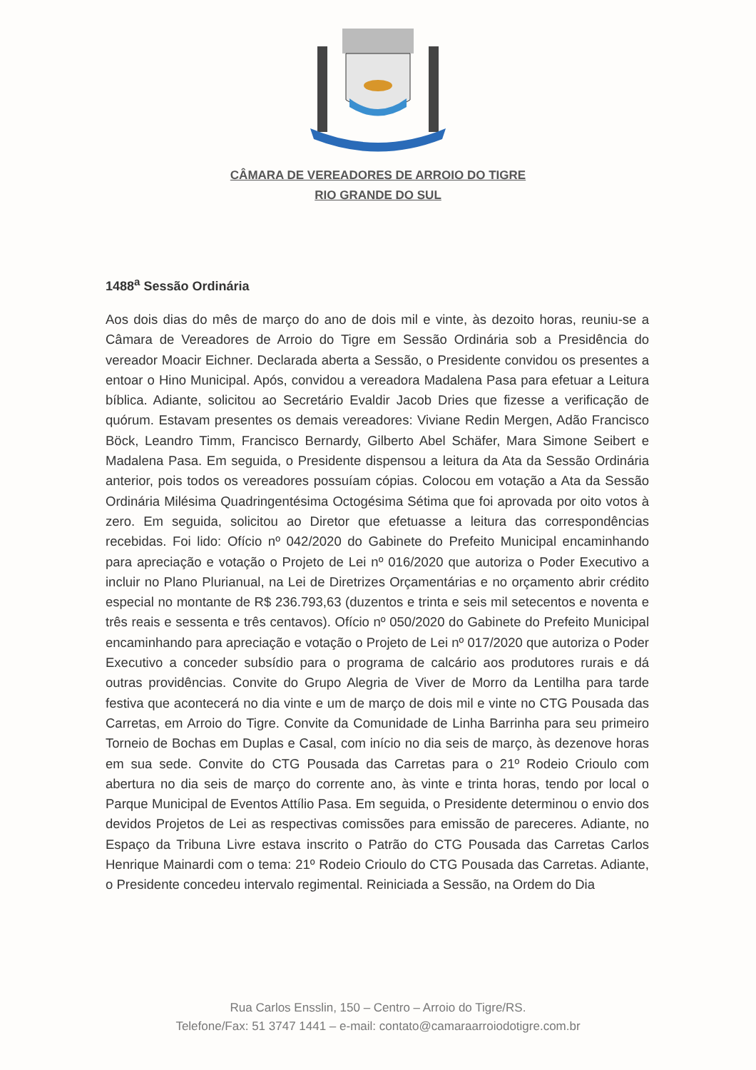CÂMARA DE VEREADORES DE ARROIO DO TIGRE
RIO GRANDE DO SUL
1488<sup>a</sup> Sessão Ordinária
Aos dois dias do mês de março do ano de dois mil e vinte, às dezoito horas, reuniu-se a Câmara de Vereadores de Arroio do Tigre em Sessão Ordinária sob a Presidência do vereador Moacir Eichner. Declarada aberta a Sessão, o Presidente convidou os presentes a entoar o Hino Municipal. Após, convidou a vereadora Madalena Pasa para efetuar a Leitura bíblica. Adiante, solicitou ao Secretário Evaldir Jacob Dries que fizesse a verificação de quórum. Estavam presentes os demais vereadores: Viviane Redin Mergen, Adão Francisco Böck, Leandro Timm, Francisco Bernardy, Gilberto Abel Schäfer, Mara Simone Seibert e Madalena Pasa. Em seguida, o Presidente dispensou a leitura da Ata da Sessão Ordinária anterior, pois todos os vereadores possuíam cópias. Colocou em votação a Ata da Sessão Ordinária Milésima Quadringentésima Octogésima Sétima que foi aprovada por oito votos à zero. Em seguida, solicitou ao Diretor que efetuasse a leitura das correspondências recebidas. Foi lido: Ofício nº 042/2020 do Gabinete do Prefeito Municipal encaminhando para apreciação e votação o Projeto de Lei nº 016/2020 que autoriza o Poder Executivo a incluir no Plano Plurianual, na Lei de Diretrizes Orçamentárias e no orçamento abrir crédito especial no montante de R$ 236.793,63 (duzentos e trinta e seis mil setecentos e noventa e três reais e sessenta e três centavos). Ofício nº 050/2020 do Gabinete do Prefeito Municipal encaminhando para apreciação e votação o Projeto de Lei nº 017/2020 que autoriza o Poder Executivo a conceder subsídio para o programa de calcário aos produtores rurais e dá outras providências. Convite do Grupo Alegria de Viver de Morro da Lentilha para tarde festiva que acontecerá no dia vinte e um de março de dois mil e vinte no CTG Pousada das Carretas, em Arroio do Tigre. Convite da Comunidade de Linha Barrinha para seu primeiro Torneio de Bochas em Duplas e Casal, com início no dia seis de março, às dezenove horas em sua sede. Convite do CTG Pousada das Carretas para o 21º Rodeio Crioulo com abertura no dia seis de março do corrente ano, às vinte e trinta horas, tendo por local o Parque Municipal de Eventos Attílio Pasa. Em seguida, o Presidente determinou o envio dos devidos Projetos de Lei as respectivas comissões para emissão de pareceres. Adiante, no Espaço da Tribuna Livre estava inscrito o Patrão do CTG Pousada das Carretas Carlos Henrique Mainardi com o tema: 21º Rodeio Crioulo do CTG Pousada das Carretas. Adiante, o Presidente concedeu intervalo regimental. Reiniciada a Sessão, na Ordem do Dia
Rua Carlos Ensslin, 150 – Centro – Arroio do Tigre/RS.
Telefone/Fax: 51 3747 1441 – e-mail: contato@camaraarroiodotigre.com.br